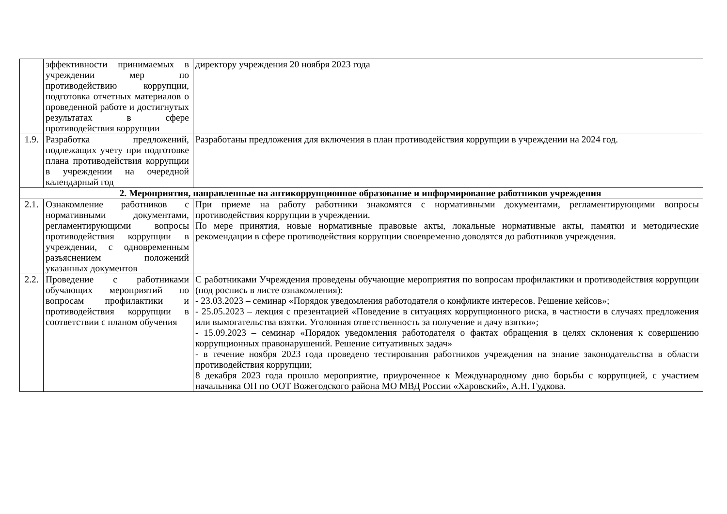| | эффективности принимаемых в учреждении мер по противодействию коррупции, подготовка отчетных материалов о проведенной работе и достигнутых результатах в сфере противодействия коррупции | директору учреждения 20 ноября 2023 года |
| 1.9. | Разработка предложений, подлежащих учету при подготовке плана противодействия коррупции в учреждении на очередной календарный год | Разработаны предложения для включения в план противодействия коррупции в учреждении на 2024 год. |
| 2. Мероприятия, направленные на антикоррупционное образование и информирование работников учреждения | | |
| 2.1. | Ознакомление работников с нормативными документами, регламентирующими вопросы противодействия коррупции в учреждении, с одновременным разъяснением положений указанных документов | При приеме на работу работники знакомятся с нормативными документами, регламентирующими вопросы противодействия коррупции в учреждении. По мере принятия, новые нормативные правовые акты, локальные нормативные акты, памятки и методические рекомендации в сфере противодействия коррупции своевременно доводятся до работников учреждения. |
| 2.2. | Проведение с работниками обучающих мероприятий по вопросам профилактики и противодействия коррупции в соответствии с планом обучения | С работниками Учреждения проведены обучающие мероприятия по вопросам профилактики и противодействия коррупции (под роспись в листе ознакомления): - 23.03.2023 – семинар «Порядок уведомления работодателя о конфликте интересов. Решение кейсов»; - 25.05.2023 – лекция с презентацией «Поведение в ситуациях коррупционного риска, в частности в случаях предложения или вымогательства взятки. Уголовная ответственность за получение и дачу взятки»; - 15.09.2023 – семинар «Порядок уведомления работодателя о фактах обращения в целях склонения к совершению коррупционных правонарушений. Решение ситуативных задач» - в течение ноября 2023 года проведено тестирования работников учреждения на знание законодательства в области противодействия коррупции; 8 декабря 2023 года прошло мероприятие, приуроченное к Международному дню борьбы с коррупцией, с участием начальника ОП по ООТ Вожегодского района МО МВД России «Харовский», А.Н. Гудкова. |